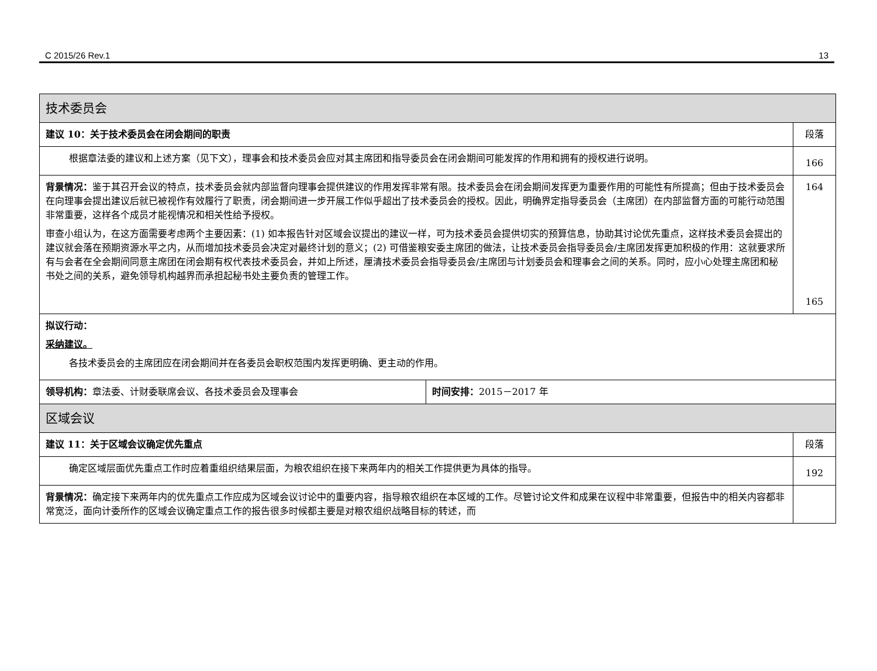C 2015/26 Rev.1 13
| 技术委员会 | | |
| 建议 10：关于技术委员会在闭会期间的职责 | | 段落 |
| 根据章法委的建议和上述方案（见下文），理事会和技术委员会应对其主席团和指导委员会在闭会期间可能发挥的作用和拥有的授权进行说明。 | | 166 |
| 背景情况： 鉴于其召开会议的特点，技术委员会就内部监督向理事会提供建议的作用发挥非常有限。技术委员会在闭会期间发挥更为重要作用的可能性有所提高；但由于技术委员会在向理事会提出建议后就已被视作有效履行了职责，闭会期间进一步开展工作似乎超出了技术委员会的授权。因此，明确界定指导委员会（主席团）在内部监督方面的可能行动范围非常重要，这样各个成员才能视情况和相关性给予授权。 审查小组认为，在这方面需要考虑两个主要因素：(1) 如本报告针对区域会议提出的建议一样，可为技术委员会提供切实的预算信息，协助其讨论优先重点，这样技术委员会提出的建议就会落在预期资源水平之内，从而增加技术委员会决定对最终计划的意义；(2) 可借鉴粮安委主席团的做法，让技术委员会指导委员会/主席团发挥更加积极的作用：这就要求所有与会者在全会期间同意主席团在闭会期有权代表技术委员会，并如上所述，厘清技术委员会指导委员会/主席团与计划委员会和理事会之间的关系。同时，应小心处理主席团和秘书处之间的关系，避免领导机构越界而承担起秘书处主要负责的管理工作。 | | 164 165 |
| 拟议行动： 采纳建议。 各技术委员会的主席团应在闭会期间并在各委员会职权范围内发挥更明确、更主动的作用。 | | |
| 领导机构： 章法委、计财委联席会议、各技术委员会及理事会 | 时间安排： 2015－2017 年 | |
| 区域会议 | | |
| 建议 11：关于区域会议确定优先重点 | | 段落 |
| 确定区域层面优先重点工作时应着重组织结果层面，为粮农组织在接下来两年内的相关工作提供更为具体的指导。 | | 192 |
| 背景情况： 确定接下来两年内的优先重点工作应成为区域会议讨论中的重要内容，指导粮农组织在本区域的工作。尽管讨论文件和成果在议程中非常重要，但报告中的相关内容都非常宽泛，面向计委所作的区域会议确定重点工作的报告很多时候都主要是对粮农组织战略目标的转述，而 | | |